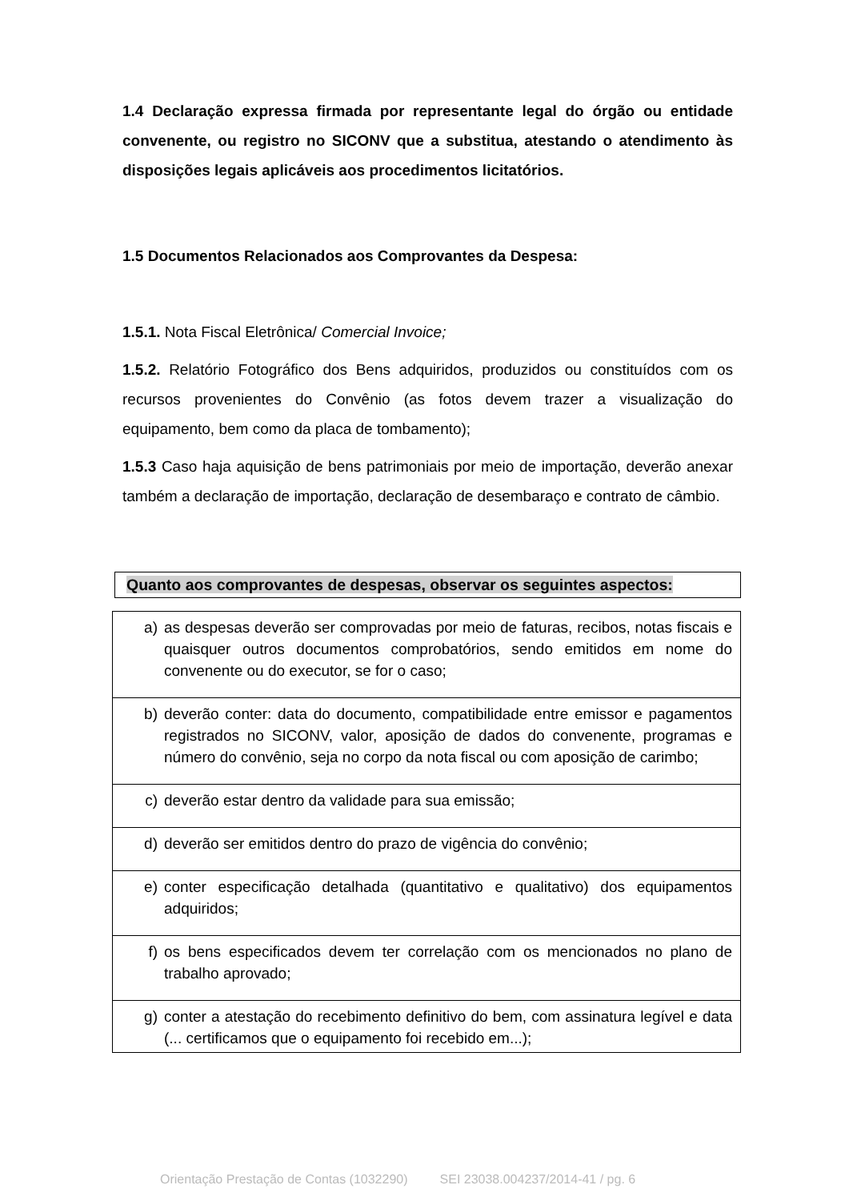1.4 Declaração expressa firmada por representante legal do órgão ou entidade convenente, ou registro no SICONV que a substitua, atestando o atendimento às disposições legais aplicáveis aos procedimentos licitatórios.
1.5 Documentos Relacionados aos Comprovantes da Despesa:
1.5.1. Nota Fiscal Eletrônica/ Comercial Invoice;
1.5.2. Relatório Fotográfico dos Bens adquiridos, produzidos ou constituídos com os recursos provenientes do Convênio (as fotos devem trazer a visualização do equipamento, bem como da placa de tombamento);
1.5.3 Caso haja aquisição de bens patrimoniais por meio de importação, deverão anexar também a declaração de importação, declaração de desembaraço e contrato de câmbio.
Quanto aos comprovantes de despesas, observar os seguintes aspectos:
| a) | as despesas deverão ser comprovadas por meio de faturas, recibos, notas fiscais e quaisquer outros documentos comprobatórios, sendo emitidos em nome do convenente ou do executor, se for o caso; |
| b) | deverão conter: data do documento, compatibilidade entre emissor e pagamentos registrados no SICONV, valor, aposição de dados do convenente, programas e número do convênio, seja no corpo da nota fiscal ou com aposição de carimbo; |
| c) | deverão estar dentro da validade para sua emissão; |
| d) | deverão ser emitidos dentro do prazo de vigência do convênio; |
| e) | conter especificação detalhada (quantitativo e qualitativo) dos equipamentos adquiridos; |
| f) | os bens especificados devem ter correlação com os mencionados no plano de trabalho aprovado; |
| g) | conter a atestação do recebimento definitivo do bem, com assinatura legível e data (... certificamos que o equipamento foi recebido em...); |
Orientação Prestação de Contas (1032290) SEI 23038.004237/2014-41 / pg. 6